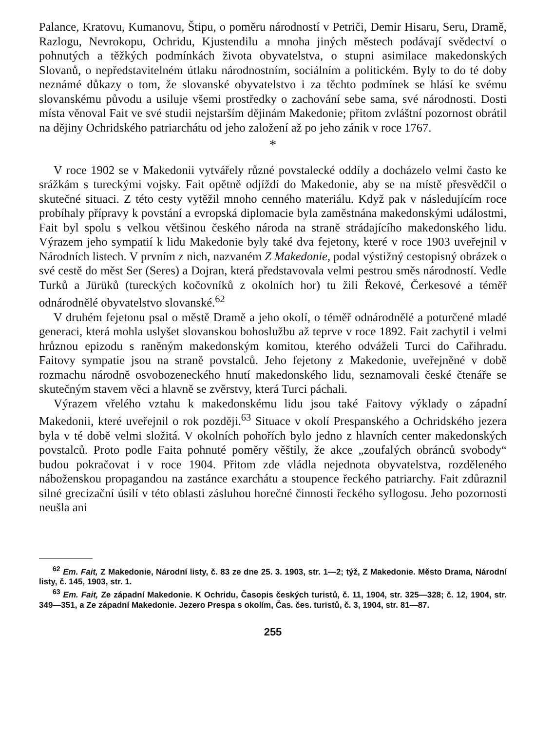Palance, Kratovu, Kumanovu, Štipu, o poměru národností v Petriči, Demir Hisaru, Seru, Dramě, Razlogu, Nevrokopu, Ochridu, Kjustendilu a mnoha jiných městech podávají svědectví o pohnutých a těžkých podmínkách života obyvatelstva, o stupni asimilace makedonských Slovanů, o nepředstavitelném útlaku národnostním, sociálním a politickém. Byly to do té doby neznámé důkazy o tom, že slovanské obyvatelstvo i za těchto podmínek se hlásí ke svému slovanskému původu a usiluje všemi prostředky o zachování sebe sama, své národnosti. Dosti místa věnoval Fait ve své studii nejstarším dějinám Makedonie; přitom zvláštní pozornost obrátil na dějiny Ochridského patriarchátu od jeho založení až po jeho zánik v roce 1767.
*
V roce 1902 se v Makedonii vytvářely různé povstalecké oddíly a docházelo velmi často ke srážkám s tureckými vojsky. Fait opětně odjíždí do Makedonie, aby se na místě přesvědčil o skutečné situaci. Z této cesty vytěžil mnoho cenného materiálu. Když pak v následujícím roce probíhaly přípravy k povstání a evropská diplomacie byla zaměstnána makedonskými událostmi, Fait byl spolu s velkou většinou českého národa na straně strádajícího makedonského lidu. Výrazem jeho sympatií k lidu Makedonie byly také dva fejetony, které v roce 1903 uveřejnil v Národních listech. V prvním z nich, nazvaném Z Makedonie, podal výstižný cestopisný obrázek o své cestě do měst Ser (Seres) a Dojran, která představovala velmi pestrou směs národností. Vedle Turků a Jürüků (tureckých kočovníků z okolních hor) tu žili Řekové, Čerkesové a téměř odnárodnělé obyvatelstvo slovanské.<sup>62</sup>
V druhém fejetonu psal o městě Dramě a jeho okolí, o téměř odnárodnělé a poturčené mladé generaci, která mohla uslyšet slovanskou bohoslužbu až teprve v roce 1892. Fait zachytil i velmi hrůznou epizodu s raněným makedonským komitou, kterého odváželi Turci do Cařihradu. Faitovy sympatie jsou na straně povstalců. Jeho fejetony z Makedonie, uveřejněné v době rozmachu národně osvobozeneckého hnutí makedonského lidu, seznamovali české čtenáře se skutečným stavem věci a hlavně se zvěrstvy, která Turci páchali.
Výrazem vřelého vztahu k makedonskému lidu jsou také Faitovy výklady o západní Makedonii, které uveřejnil o rok později.<sup>63</sup> Situace v okolí Prespanského a Ochridského jezera byla v té době velmi složitá. V okolních pohořích bylo jedno z hlavních center makedonských povstalců. Proto podle Faita pohnuté poměry věštily, že akce „zoufalých obránců svobody“ budou pokračovat i v roce 1904. Přitom zde vládla nejednota obyvatelstva, rozděleného náboženskou propagandou na zastánce exarchátu a stoupence řeckého patriarchy. Fait zdůraznil silné grecizační úsilí v této oblasti zásluhou horečné činnosti řeckého syllogosu. Jeho pozornosti neušla ani
<sup>62</sup> Em. Fait, Z Makedonie, Národní listy, č. 83 ze dne 25. 3. 1903, str. 1—2; týž, Z Makedonie. Město Drama, Národní listy, č. 145, 1903, str. 1.
<sup>63</sup> Em. Fait, Ze západní Makedonie. K Ochridu, Časopis českých turistů, č. 11, 1904, str. 325—328; č. 12, 1904, str. 349—351, a Ze západní Makedonie. Jezero Prespa s okolím, Čas. čes. turistů, č. 3, 1904, str. 81—87.
255